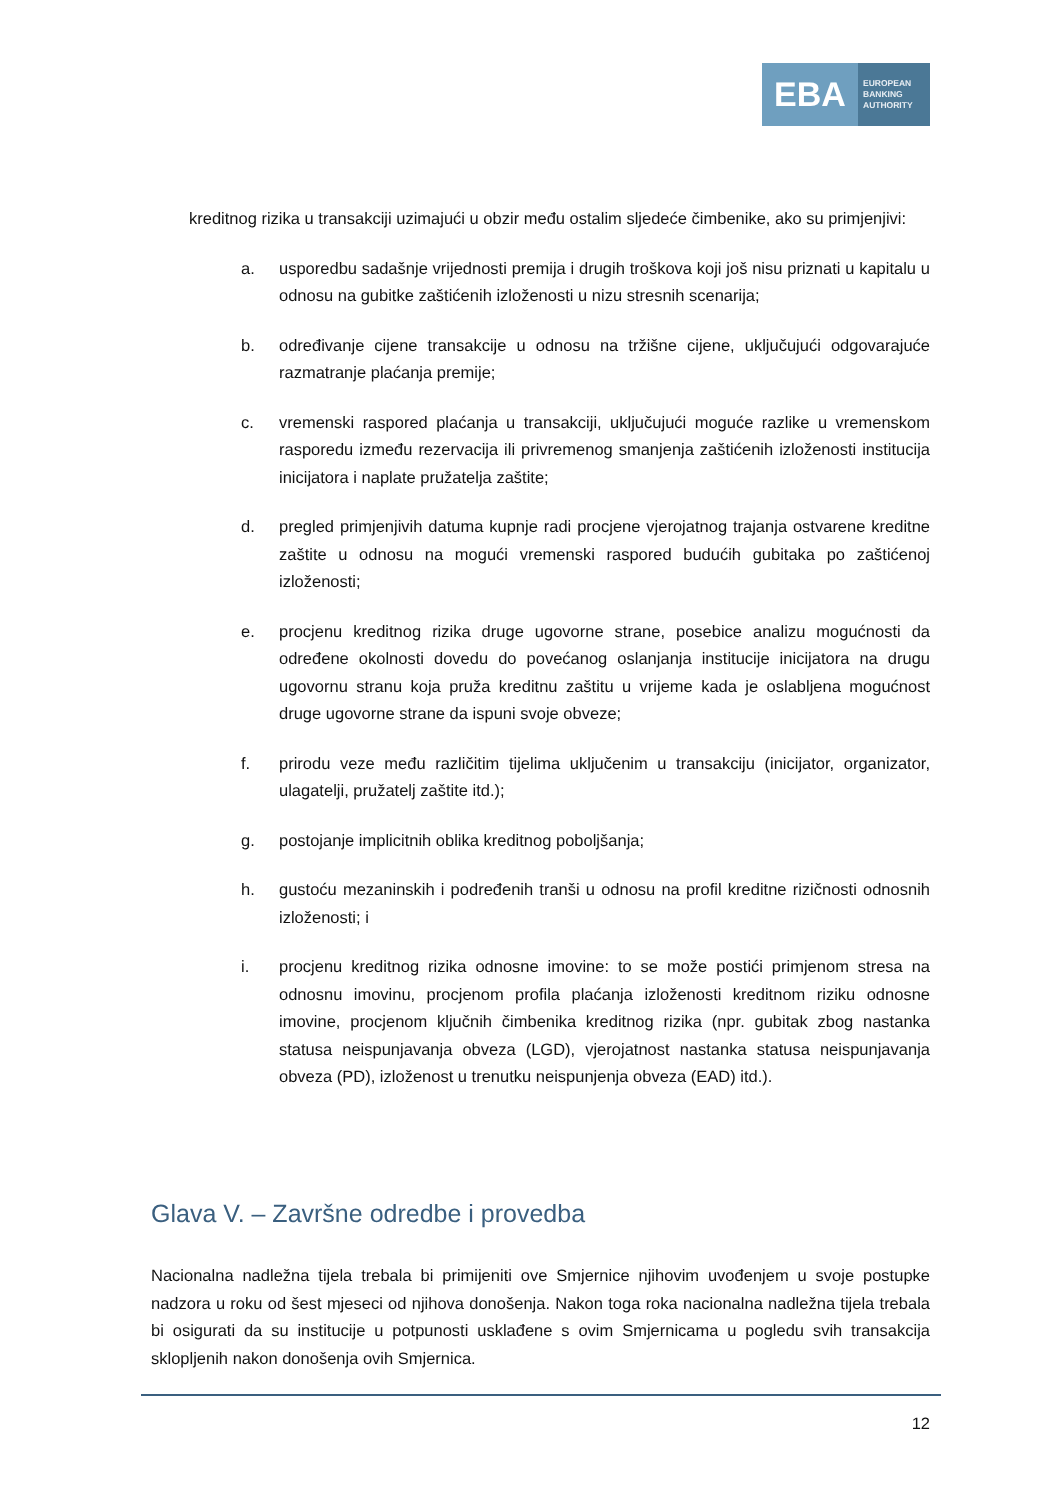EBA
EUROPEAN
BANKING
AUTHORITY
kreditnog rizika u transakciji uzimajući u obzir među ostalim sljedeće čimbenike, ako su primjenjivi:
a. usporedbu sadašnje vrijednosti premija i drugih troškova koji još nisu priznati u kapitalu u odnosu na gubitke zaštićenih izloženosti u nizu stresnih scenarija;
b. određivanje cijene transakcije u odnosu na tržišne cijene, uključujući odgovarajuće razmatranje plaćanja premije;
c. vremenski raspored plaćanja u transakciji, uključujući moguće razlike u vremenskom rasporedu između rezervacija ili privremenog smanjenja zaštićenih izloženosti institucija inicijatora i naplate pružatelja zaštite;
d. pregled primjenjivih datuma kupnje radi procjene vjerojatnog trajanja ostvarene kreditne zaštite u odnosu na mogući vremenski raspored budućih gubitaka po zaštićenoj izloženosti;
e. procjenu kreditnog rizika druge ugovorne strane, posebice analizu mogućnosti da određene okolnosti dovedu do povećanog oslanjanja institucije inicijatora na drugu ugovornu stranu koja pruža kreditnu zaštitu u vrijeme kada je oslabljena mogućnost druge ugovorne strane da ispuni svoje obveze;
f. prirodu veze među različitim tijelima uključenim u transakciju (inicijator, organizator, ulagatelji, pružatelj zaštite itd.);
g. postojanje implicitnih oblika kreditnog poboljšanja;
h. gustoću mezaninskih i podređenih tranši u odnosu na profil kreditne rizičnosti odnosnih izloženosti; i
i. procjenu kreditnog rizika odnosne imovine: to se može postići primjenom stresa na odnosnu imovinu, procjenom profila plaćanja izloženosti kreditnom riziku odnosne imovine, procjenom ključnih čimbenika kreditnog rizika (npr. gubitak zbog nastanka statusa neispunjavanja obveza (LGD), vjerojatnost nastanka statusa neispunjavanja obveza (PD), izloženost u trenutku neispunjenja obveza (EAD) itd.).
Glava V. – Završne odredbe i provedba
Nacionalna nadležna tijela trebala bi primijeniti ove Smjernice njihovim uvođenjem u svoje postupke nadzora u roku od šest mjeseci od njihova donošenja. Nakon toga roka nacionalna nadležna tijela trebala bi osigurati da su institucije u potpunosti usklađene s ovim Smjernicama u pogledu svih transakcija sklopljenih nakon donošenja ovih Smjernica.
12